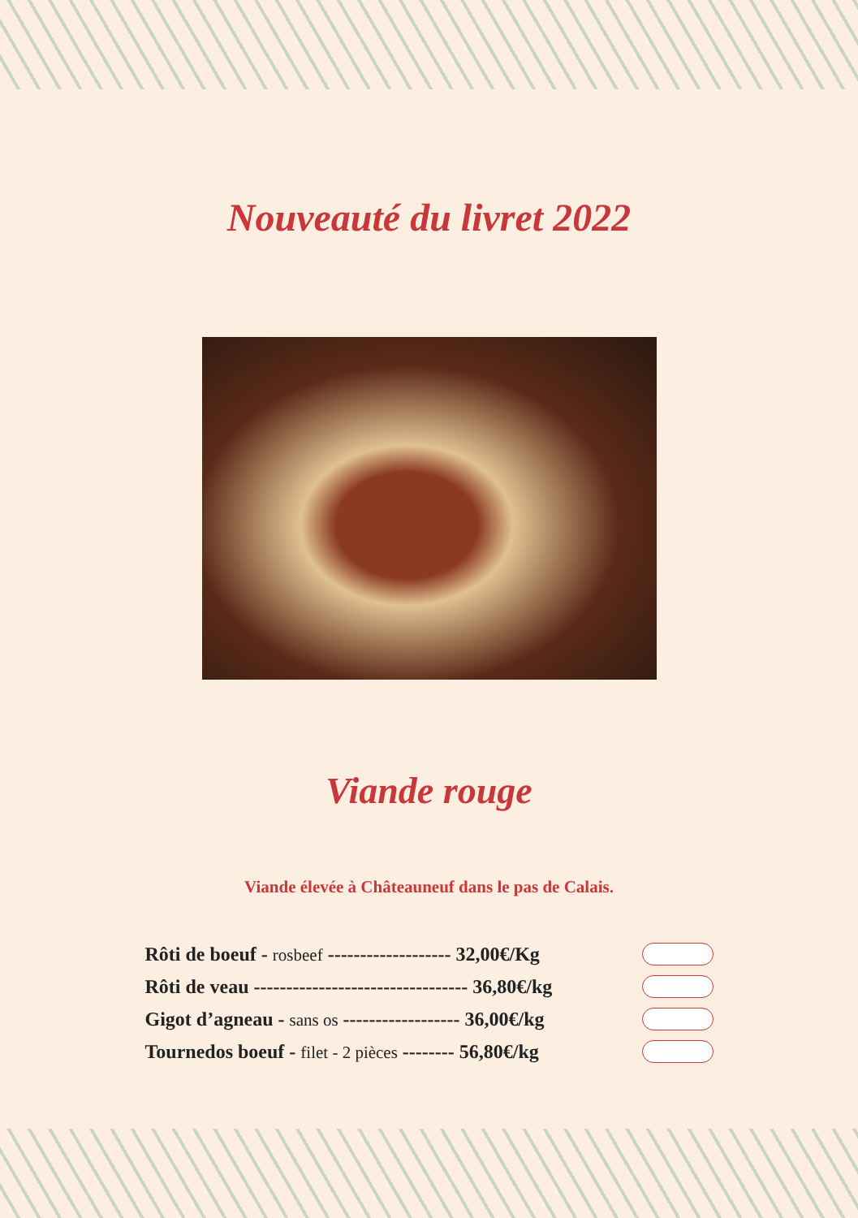Nouveauté du livret 2022
Viande rouge
Viande élevée à Châteauneuf dans le pas de Calais.
Rôti de boeuf - rosbeef ------------------- 32,00€/Kg
Rôti de veau --------------------------------- 36,80€/kg
Gigot d’agneau - sans os ------------------ 36,00€/kg
Tournedos boeuf - filet - 2 pièces -------- 56,80€/kg